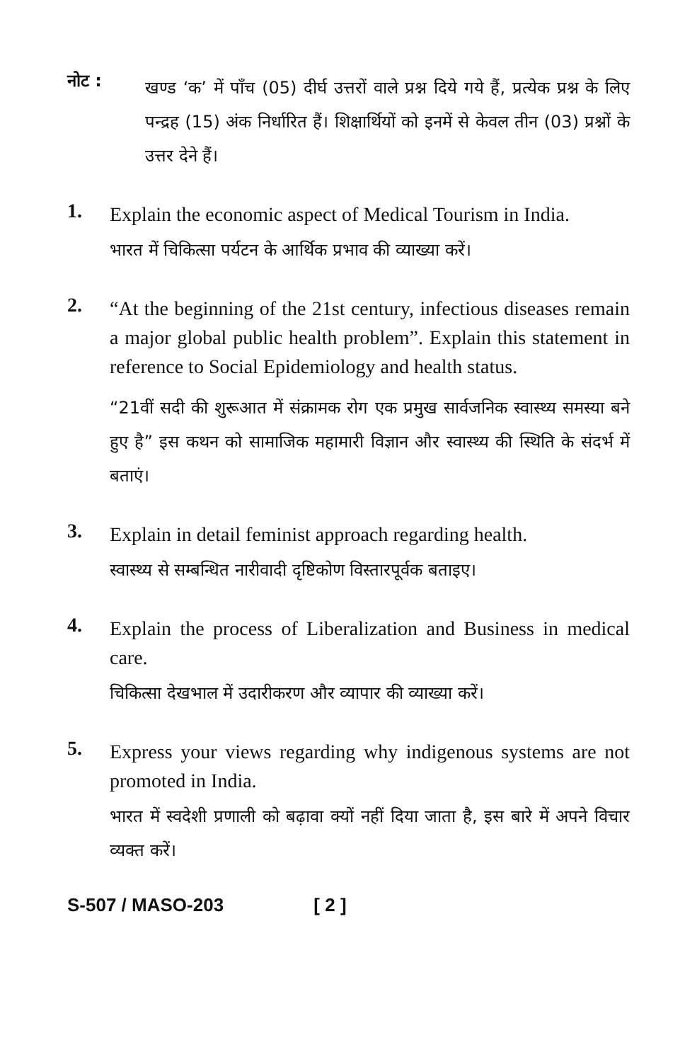नोट :
खण्ड ‘क’ में पाँच (05) दीर्घ उत्तरों वाले प्रश्न दिये गये हैं, प्रत्येक प्रश्न के लिए पन्द्रह (15) अंक निर्धारित हैं। शिक्षार्थियों को इनमें से केवल तीन (03) प्रश्नों के उत्तर देने हैं।
1.
Explain the economic aspect of Medical Tourism in India.
भारत में चिकित्सा पर्यटन के आर्थिक प्रभाव की व्याख्या करें।
2.
“At the beginning of the 21st century, infectious diseases remain a major global public health problem”. Explain this statement in reference to Social Epidemiology and health status.
“21वीं सदी की शुरूआत में संक्रामक रोग एक प्रमुख सार्वजनिक स्वास्थ्य समस्या बने हुए है” इस कथन को सामाजिक महामारी विज्ञान और स्वास्थ्य की स्थिति के संदर्भ में बताएं।
3.
Explain in detail feminist approach regarding health.
स्वास्थ्य से सम्बन्धित नारीवादी दृष्टिकोण विस्तारपूर्वक बताइए।
4.
Explain the process of Liberalization and Business in medical care.
चिकित्सा देखभाल में उदारीकरण और व्यापार की व्याख्या करें।
5.
Express your views regarding why indigenous systems are not promoted in India.
भारत में स्वदेशी प्रणाली को बढ़ावा क्यों नहीं दिया जाता है, इस बारे में अपने विचार व्यक्त करें।
S-507 / MASO-203 [ 2 ]